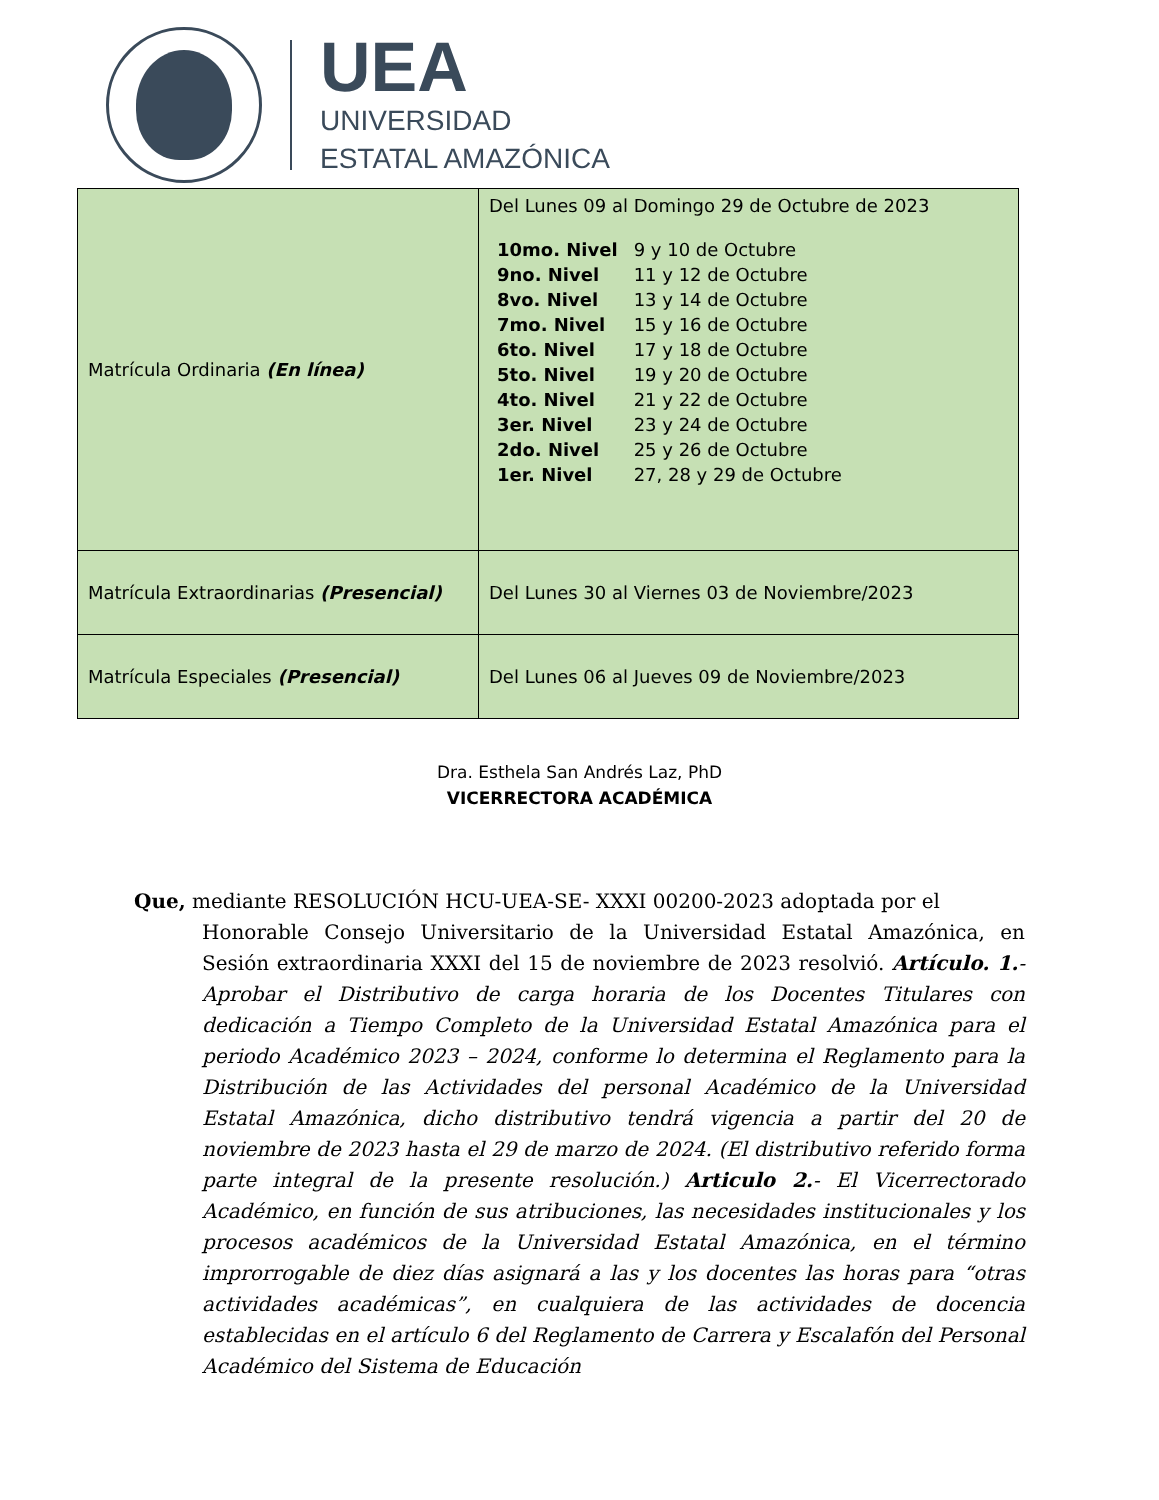UEA
UNIVERSIDAD
ESTATAL AMAZÓNICA
| Matrícula Ordinaria (En línea) | Del Lunes 09 al Domingo 29 de Octubre de 2023 / 10mo. Nivel / 9 y 10 de Octubre / / 9no. Nivel / 11 y 12 de Octubre / / 8vo. Nivel / 13 y 14 de Octubre / / 7mo. Nivel / 15 y 16 de Octubre / / 6to. Nivel / 17 y 18 de Octubre / / 5to. Nivel / 19 y 20 de Octubre / / 4to. Nivel / 21 y 22 de Octubre / / 3er. Nivel / 23 y 24 de Octubre / / 2do. Nivel / 25 y 26 de Octubre / / 1er. Nivel / 27, 28 y 29 de Octubre / |
| Matrícula Extraordinarias (Presencial) | Del Lunes 30 al Viernes 03 de Noviembre/2023 |
| Matrícula Especiales (Presencial) | Del Lunes 06 al Jueves 09 de Noviembre/2023 |
Dra. Esthela San Andrés Laz, PhD
VICERRECTORA ACADÉMICA
Que, mediante RESOLUCIÓN HCU-UEA-SE- XXXI 00200-2023 adoptada por el
Honorable Consejo Universitario de la Universidad Estatal Amazónica, en Sesión extraordinaria XXXI del 15 de noviembre de 2023 resolvió. Artículo. 1.- Aprobar el Distributivo de carga horaria de los Docentes Titulares con dedicación a Tiempo Completo de la Universidad Estatal Amazónica para el periodo Académico 2023 – 2024, conforme lo determina el Reglamento para la Distribución de las Actividades del personal Académico de la Universidad Estatal Amazónica, dicho distributivo tendrá vigencia a partir del 20 de noviembre de 2023 hasta el 29 de marzo de 2024. (El distributivo referido forma parte integral de la presente resolución.) Articulo 2.- El Vicerrectorado Académico, en función de sus atribuciones, las necesidades institucionales y los procesos académicos de la Universidad Estatal Amazónica, en el término improrrogable de diez días asignará a las y los docentes las horas para “otras actividades académicas”, en cualquiera de las actividades de docencia establecidas en el artículo 6 del Reglamento de Carrera y Escalafón del Personal Académico del Sistema de Educación